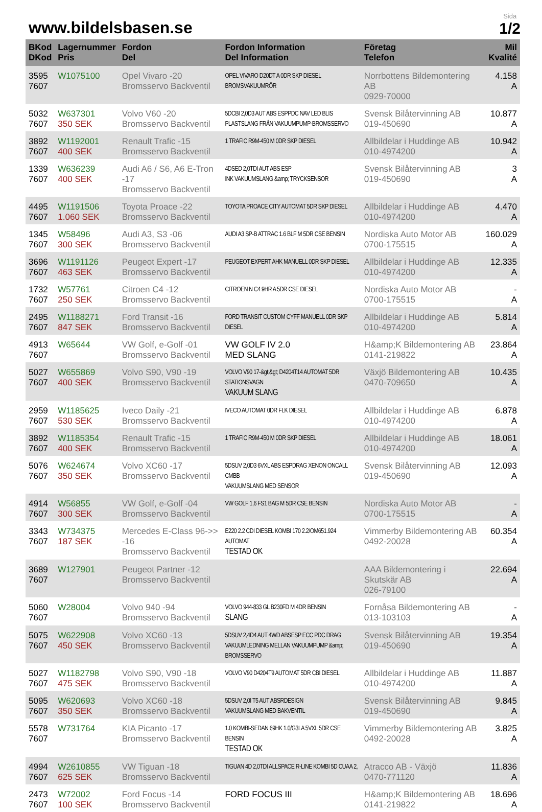www.bildelsbasen.se
Sida
1/2
| BKod DKod | Lagernummer Pris | Fordon Del | Fordon Information Del Information | Företag Telefon | Mil Kvalité |
| --- | --- | --- | --- | --- | --- |
| 3595 7607 | W1075100 | Opel Vivaro -20 Bromsservo Backventil | OPEL VIVARO D20DT A 0DR SKP DIESEL BROMSVAKUUMRÖR | Norrbottens Bildemontering AB 0929-70000 | 4.158 A |
| 5032 7607 | W637301 350 SEK | Volvo V60 -20 Bromsservo Backventil | 5DCBI 2,0D3 AUT ABS ESPPDC NAV LED BLIS PLASTSLANG FRÅN VAKUUMPUMP-BROMSSERVO | Svensk Bilåtervinning AB 019-450690 | 10.877 A |
| 3892 7607 | W1192001 400 SEK | Renault Trafic -15 Bromsservo Backventil | 1 TRAFIC R9M-450 M 0DR SKP DIESEL | Allbildelar i Huddinge AB 010-4974200 | 10.942 A |
| 1339 7607 | W636239 400 SEK | Audi A6 / S6, A6 E-Tron -17 Bromsservo Backventil | 4DSED 2,0TDI AUT ABS ESP INK VAKUUMSLANG &amp; TRYCKSENSOR | Svensk Bilåtervinning AB 019-450690 | 3 A |
| 4495 7607 | W1191506 1.060 SEK | Toyota Proace -22 Bromsservo Backventil | TOYOTA PROACE CITY AUTOMAT 5DR SKP DIESEL | Allbildelar i Huddinge AB 010-4974200 | 4.470 A |
| 1345 7607 | W58496 300 SEK | Audi A3, S3 -06 Bromsservo Backventil | AUDI A3 SP-B ATTRAC 1.6 BLF M 5DR CSE BENSIN | Nordiska Auto Motor AB 0700-175515 | 160.029 A |
| 3696 7607 | W1191126 463 SEK | Peugeot Expert -17 Bromsservo Backventil | PEUGEOT EXPERT AHK MANUELL 0DR SKP DIESEL | Allbildelar i Huddinge AB 010-4974200 | 12.335 A |
| 1732 7607 | W57761 250 SEK | Citroen C4 -12 Bromsservo Backventil | CITROEN N C4 9HR A 5DR CSE DIESEL | Nordiska Auto Motor AB 0700-175515 | - A |
| 2495 7607 | W1188271 847 SEK | Ford Transit -16 Bromsservo Backventil | FORD TRANSIT CUSTOM CYFF MANUELL 0DR SKP DIESEL | Allbildelar i Huddinge AB 010-4974200 | 5.814 A |
| 4913 7607 | W65644 | VW Golf, e-Golf -01 Bromsservo Backventil | VW GOLF IV 2.0 MED SLANG | H&amp;K Bildemontering AB 0141-219822 | 23.864 A |
| 5027 7607 | W655869 400 SEK | Volvo S90, V90 -19 Bromsservo Backventil | VOLVO V90 17-&gt;&gt; D4204T14 AUTOMAT 5DR STATIONSVAGN VAKUUM SLANG | Växjö Bildemontering AB 0470-709650 | 10.435 A |
| 2959 7607 | W1185625 530 SEK | Iveco Daily -21 Bromsservo Backventil | IVECO AUTOMAT 0DR FLK DIESEL | Allbildelar i Huddinge AB 010-4974200 | 6.878 A |
| 3892 7607 | W1185354 400 SEK | Renault Trafic -15 Bromsservo Backventil | 1 TRAFIC R9M-450 M 0DR SKP DIESEL | Allbildelar i Huddinge AB 010-4974200 | 18.061 A |
| 5076 7607 | W624674 350 SEK | Volvo XC60 -17 Bromsservo Backventil | 5DSUV 2,0D3 6VXL ABS ESPDRAG XENON ONCALL CMBB VAKUUMSLANG MED SENSOR | Svensk Bilåtervinning AB 019-450690 | 12.093 A |
| 4914 7607 | W56855 300 SEK | VW Golf, e-Golf -04 Bromsservo Backventil | VW GOLF 1,6 FS1 BAG M 5DR CSE BENSIN | Nordiska Auto Motor AB 0700-175515 | - A |
| 3343 7607 | W734375 187 SEK | Mercedes E-Class 96->> -16 Bromsservo Backventil | E220 2.2 CDI DIESEL KOMBI 170 2.2/OM651.924 AUTOMAT TESTAD OK | Vimmerby Bildemontering AB 0492-20028 | 60.354 A |
| 3689 7607 | W127901 | Peugeot Partner -12 Bromsservo Backventil | | AAA Bildemontering i Skutskär AB 026-79100 | 22.694 A |
| 5060 7607 | W28004 | Volvo 940 -94 Bromsservo Backventil | VOLVO 944-833 GL B230FD M 4DR BENSIN SLANG | Fornåsa Bildemontering AB 013-103103 | - A |
| 5075 7607 | W622908 450 SEK | Volvo XC60 -13 Bromsservo Backventil | 5DSUV 2,4D4 AUT 4WD ABSESP ECC PDC DRAG VAKUUMLEDNING MELLAN VAKUUMPUMP &amp; BROMSSERVO | Svensk Bilåtervinning AB 019-450690 | 19.354 A |
| 5027 7607 | W1182798 475 SEK | Volvo S90, V90 -18 Bromsservo Backventil | VOLVO V90 D4204T9 AUTOMAT 5DR CBI DIESEL | Allbildelar i Huddinge AB 010-4974200 | 11.887 A |
| 5095 7607 | W620693 350 SEK | Volvo XC60 -18 Bromsservo Backventil | 5DSUV 2,0I T5 AUT ABSRDESIGN VAKUUMSLANG MED BAKVENTIL | Svensk Bilåtervinning AB 019-450690 | 9.845 A |
| 5578 7607 | W731764 | KIA Picanto -17 Bromsservo Backventil | 1.0 KOMBI-SEDAN 69HK 1.0/G3LA 5VXL 5DR CSE BENSIN TESTAD OK | Vimmerby Bildemontering AB 0492-20028 | 3.825 A |
| 4994 7607 | W2610855 625 SEK | VW Tiguan -18 Bromsservo Backventil | TIGUAN 4D 2,0TDI ALLSPACE R-LINE KOMBI 5D CUAA 2, | Atracco AB - Växjö 0470-771120 | 11.836 A |
| 2473 7607 | W72002 100 SEK | Ford Focus -14 Bromsservo Backventil | FORD FOCUS III | H&amp;K Bildemontering AB 0141-219822 | 18.696 A |